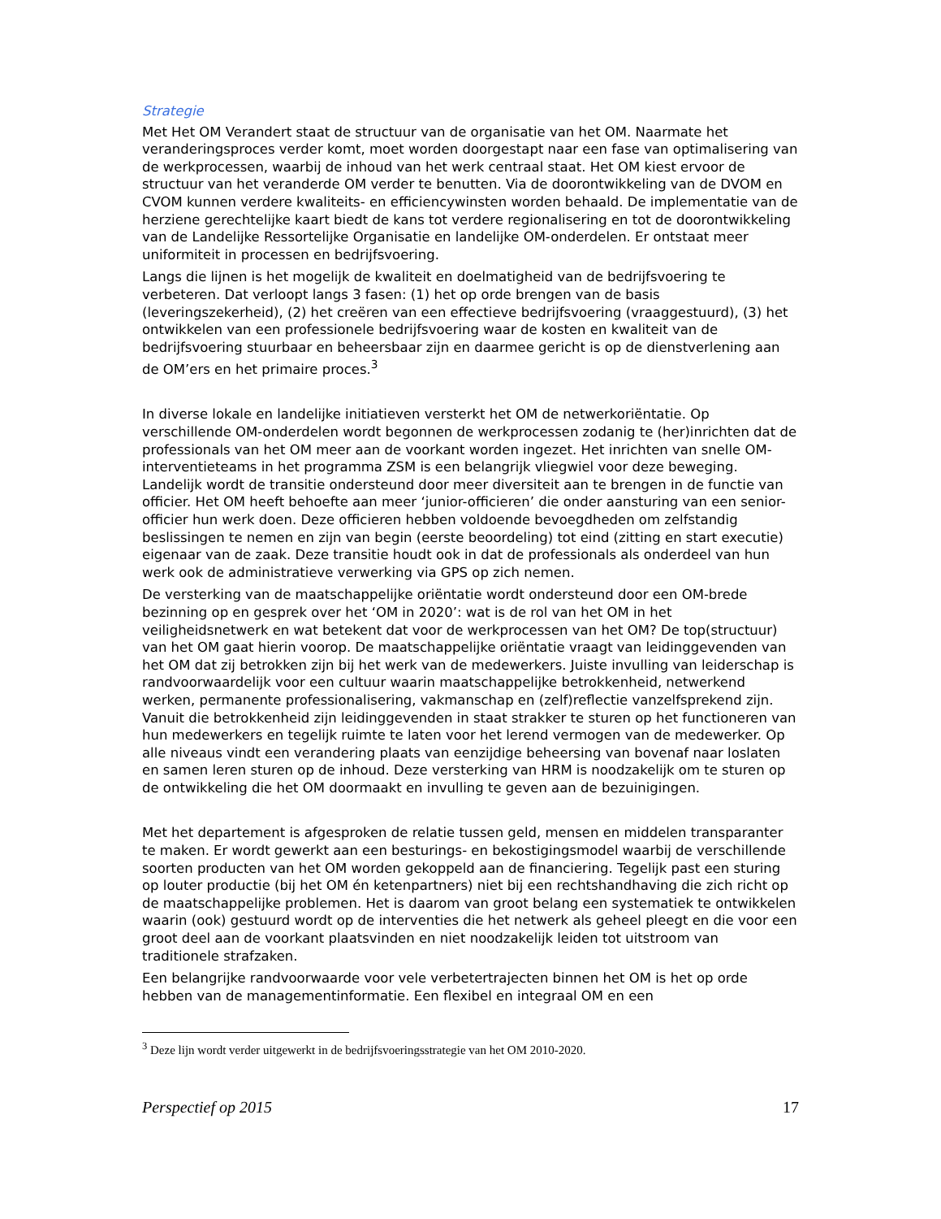Strategie
Met Het OM Verandert staat de structuur van de organisatie van het OM. Naarmate het veranderingsproces verder komt, moet worden doorgestapt naar een fase van optimalisering van de werkprocessen, waarbij de inhoud van het werk centraal staat. Het OM kiest ervoor de structuur van het veranderde OM verder te benutten. Via de doorontwikkeling van de DVOM en CVOM kunnen verdere kwaliteits- en efficiencywinsten worden behaald. De implementatie van de herziene gerechtelijke kaart biedt de kans tot verdere regionalisering en tot de doorontwikkeling van de Landelijke Ressortelijke Organisatie en landelijke OM-onderdelen. Er ontstaat meer uniformiteit in processen en bedrijfsvoering.
Langs die lijnen is het mogelijk de kwaliteit en doelmatigheid van de bedrijfsvoering te verbeteren. Dat verloopt langs 3 fasen: (1) het op orde brengen van de basis (leveringszekerheid), (2) het creëren van een effectieve bedrijfsvoering (vraaggestuurd), (3) het ontwikkelen van een professionele bedrijfsvoering waar de kosten en kwaliteit van de bedrijfsvoering stuurbaar en beheersbaar zijn en daarmee gericht is op de dienstverlening aan de OM’ers en het primaire proces.<sup>3</sup>
In diverse lokale en landelijke initiatieven versterkt het OM de netwerkoriëntatie. Op verschillende OM-onderdelen wordt begonnen de werkprocessen zodanig te (her)inrichten dat de professionals van het OM meer aan de voorkant worden ingezet. Het inrichten van snelle OM-interventieteams in het programma ZSM is een belangrijk vliegwiel voor deze beweging. Landelijk wordt de transitie ondersteund door meer diversiteit aan te brengen in de functie van officier. Het OM heeft behoefte aan meer ‘junior-officieren’ die onder aansturing van een senior-officier hun werk doen. Deze officieren hebben voldoende bevoegdheden om zelfstandig beslissingen te nemen en zijn van begin (eerste beoordeling) tot eind (zitting en start executie) eigenaar van de zaak. Deze transitie houdt ook in dat de professionals als onderdeel van hun werk ook de administratieve verwerking via GPS op zich nemen.
De versterking van de maatschappelijke oriëntatie wordt ondersteund door een OM-brede bezinning op en gesprek over het ‘OM in 2020’: wat is de rol van het OM in het veiligheidsnetwerk en wat betekent dat voor de werkprocessen van het OM? De top(structuur) van het OM gaat hierin voorop. De maatschappelijke oriëntatie vraagt van leidinggevenden van het OM dat zij betrokken zijn bij het werk van de medewerkers. Juiste invulling van leiderschap is randvoorwaardelijk voor een cultuur waarin maatschappelijke betrokkenheid, netwerkend werken, permanente professionalisering, vakmanschap en (zelf)reflectie vanzelfsprekend zijn. Vanuit die betrokkenheid zijn leidinggevenden in staat strakker te sturen op het functioneren van hun medewerkers en tegelijk ruimte te laten voor het lerend vermogen van de medewerker. Op alle niveaus vindt een verandering plaats van eenzijdige beheersing van bovenaf naar loslaten en samen leren sturen op de inhoud. Deze versterking van HRM is noodzakelijk om te sturen op de ontwikkeling die het OM doormaakt en invulling te geven aan de bezuinigingen.
Met het departement is afgesproken de relatie tussen geld, mensen en middelen transparanter te maken. Er wordt gewerkt aan een besturings- en bekostigingsmodel waarbij de verschillende soorten producten van het OM worden gekoppeld aan de financiering. Tegelijk past een sturing op louter productie (bij het OM én ketenpartners) niet bij een rechtshandhaving die zich richt op de maatschappelijke problemen. Het is daarom van groot belang een systematiek te ontwikkelen waarin (ook) gestuurd wordt op de interventies die het netwerk als geheel pleegt en die voor een groot deel aan de voorkant plaatsvinden en niet noodzakelijk leiden tot uitstroom van traditionele strafzaken.
Een belangrijke randvoorwaarde voor vele verbetertrajecten binnen het OM is het op orde hebben van de managementinformatie. Een flexibel en integraal OM en een
<sup>3</sup> Deze lijn wordt verder uitgewerkt in de bedrijfsvoeringsstrategie van het OM 2010-2020.
Perspectief op 2015 17